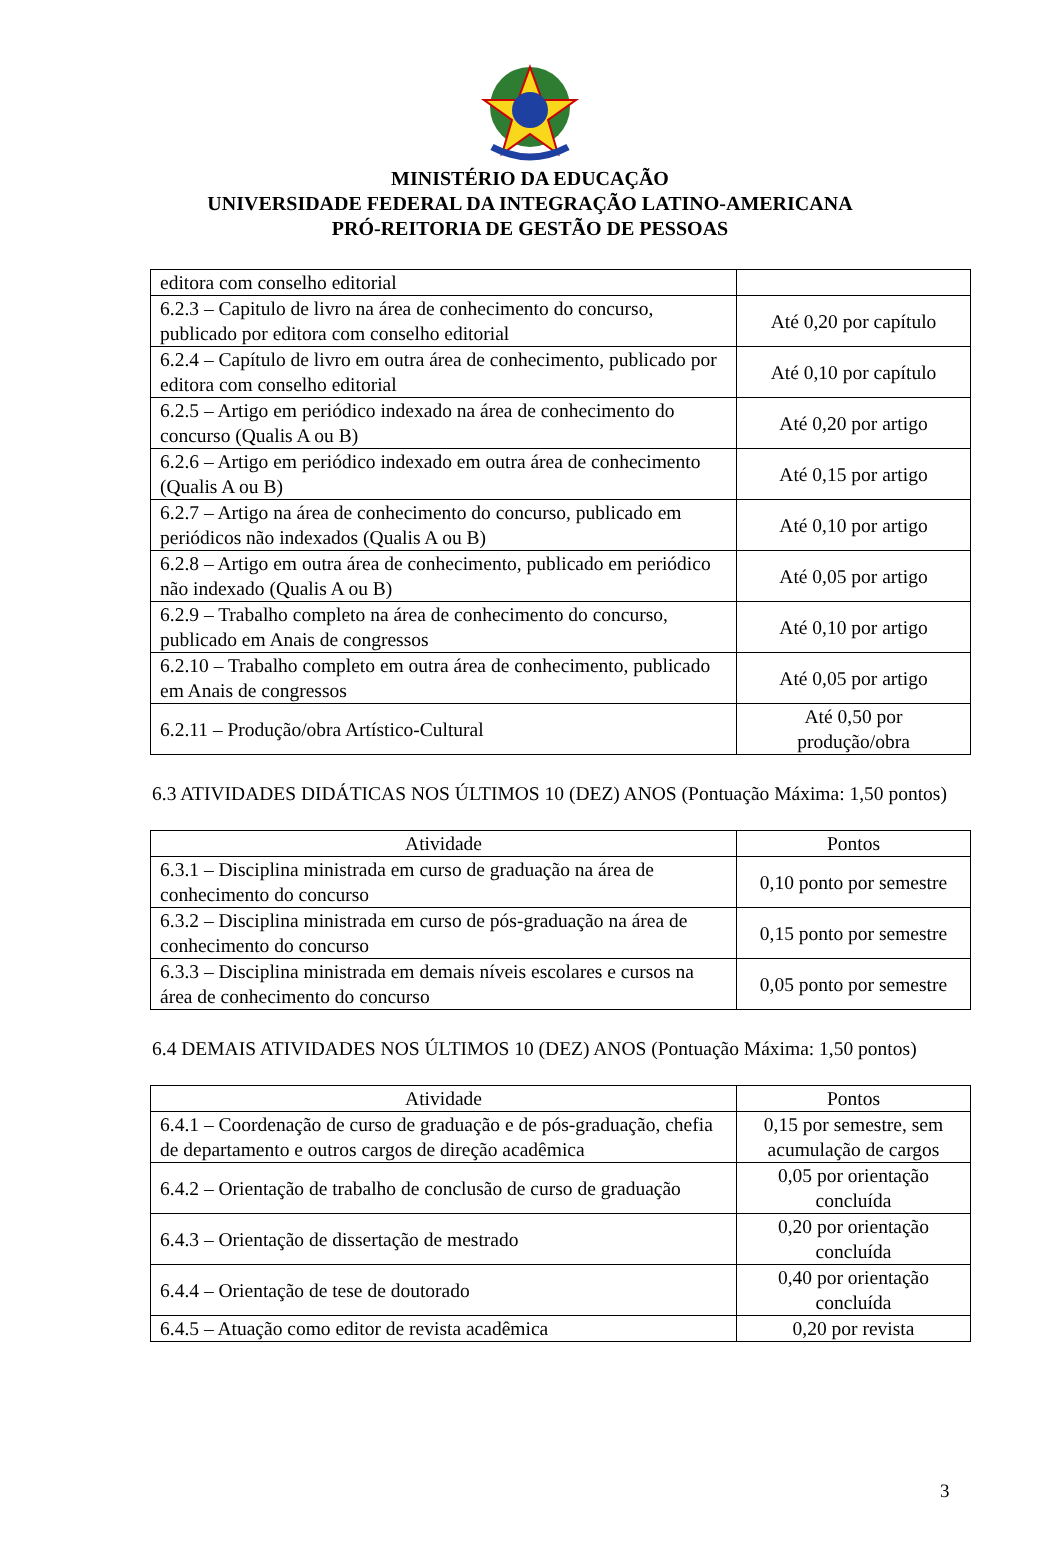MINISTÉRIO DA EDUCAÇÃO
UNIVERSIDADE FEDERAL DA INTEGRAÇÃO LATINO-AMERICANA
PRÓ-REITORIA DE GESTÃO DE PESSOAS
| editora com conselho editorial | |
| 6.2.3 – Capitulo de livro na área de conhecimento do concurso, publicado por editora com conselho editorial | Até 0,20 por capítulo |
| 6.2.4 – Capítulo de livro em outra área de conhecimento, publicado por editora com conselho editorial | Até 0,10 por capítulo |
| 6.2.5 – Artigo em periódico indexado na área de conhecimento do concurso (Qualis A ou B) | Até 0,20 por artigo |
| 6.2.6 – Artigo em periódico indexado em outra área de conhecimento (Qualis A ou B) | Até 0,15 por artigo |
| 6.2.7 – Artigo na área de conhecimento do concurso, publicado em periódicos não indexados (Qualis A ou B) | Até 0,10 por artigo |
| 6.2.8 – Artigo em outra área de conhecimento, publicado em periódico não indexado (Qualis A ou B) | Até 0,05 por artigo |
| 6.2.9 – Trabalho completo na área de conhecimento do concurso, publicado em Anais de congressos | Até 0,10 por artigo |
| 6.2.10 – Trabalho completo em outra área de conhecimento, publicado em Anais de congressos | Até 0,05 por artigo |
| 6.2.11 – Produção/obra Artístico-Cultural | Até 0,50 por produção/obra |
6.3 ATIVIDADES DIDÁTICAS NOS ÚLTIMOS 10 (DEZ) ANOS (Pontuação Máxima: 1,50 pontos)
| Atividade | Pontos |
| --- | --- |
| 6.3.1 – Disciplina ministrada em curso de graduação na área de conhecimento do concurso | 0,10 ponto por semestre |
| 6.3.2 – Disciplina ministrada em curso de pós-graduação na área de conhecimento do concurso | 0,15 ponto por semestre |
| 6.3.3 – Disciplina ministrada em demais níveis escolares e cursos na área de conhecimento do concurso | 0,05 ponto por semestre |
6.4 DEMAIS ATIVIDADES NOS ÚLTIMOS 10 (DEZ) ANOS (Pontuação Máxima: 1,50 pontos)
| Atividade | Pontos |
| --- | --- |
| 6.4.1 – Coordenação de curso de graduação e de pós-graduação, chefia de departamento e outros cargos de direção acadêmica | 0,15 por semestre, sem acumulação de cargos |
| 6.4.2 – Orientação de trabalho de conclusão de curso de graduação | 0,05 por orientação concluída |
| 6.4.3 – Orientação de dissertação de mestrado | 0,20 por orientação concluída |
| 6.4.4 – Orientação de tese de doutorado | 0,40 por orientação concluída |
| 6.4.5 – Atuação como editor de revista acadêmica | 0,20 por revista |
3